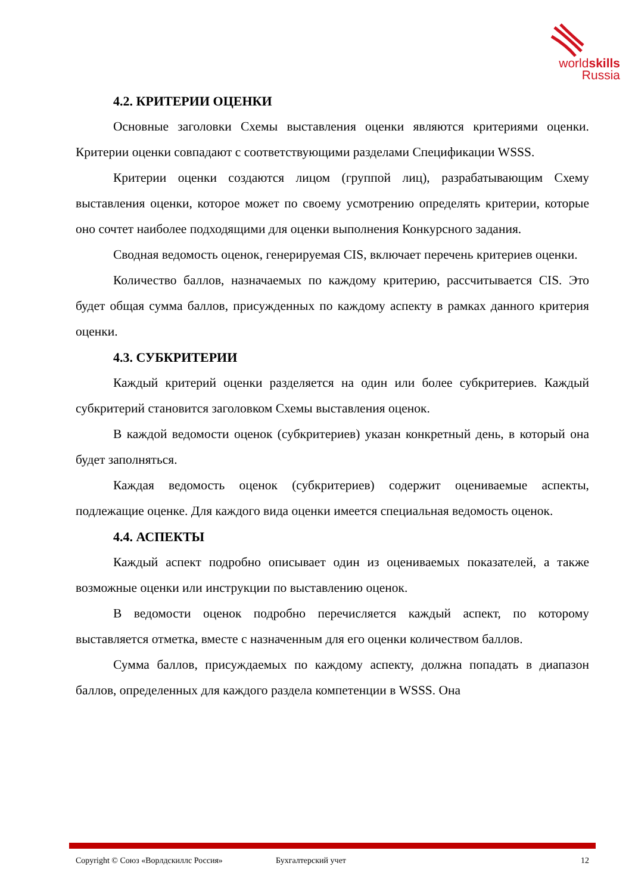worldskills
Russia
4.2. КРИТЕРИИ ОЦЕНКИ
Основные заголовки Схемы выставления оценки являются критериями оценки. Критерии оценки совпадают с соответствующими разделами Спецификации WSSS.
Критерии оценки создаются лицом (группой лиц), разрабатывающим Схему выставления оценки, которое может по своему усмотрению определять критерии, которые оно сочтет наиболее подходящими для оценки выполнения Конкурсного задания.
Сводная ведомость оценок, генерируемая CIS, включает перечень критериев оценки.
Количество баллов, назначаемых по каждому критерию, рассчитывается CIS. Это будет общая сумма баллов, присужденных по каждому аспекту в рамках данного критерия оценки.
4.3. СУБКРИТЕРИИ
Каждый критерий оценки разделяется на один или более субкритериев. Каждый субкритерий становится заголовком Схемы выставления оценок.
В каждой ведомости оценок (субкритериев) указан конкретный день, в который она будет заполняться.
Каждая ведомость оценок (субкритериев) содержит оцениваемые аспекты, подлежащие оценке. Для каждого вида оценки имеется специальная ведомость оценок.
4.4. АСПЕКТЫ
Каждый аспект подробно описывает один из оцениваемых показателей, а также возможные оценки или инструкции по выставлению оценок.
В ведомости оценок подробно перечисляется каждый аспект, по которому выставляется отметка, вместе с назначенным для его оценки количеством баллов.
Сумма баллов, присуждаемых по каждому аспекту, должна попадать в диапазон баллов, определенных для каждого раздела компетенции в WSSS. Она
Copyright © Союз «Ворлдскиллс Россия» Бухгалтерский учет 12